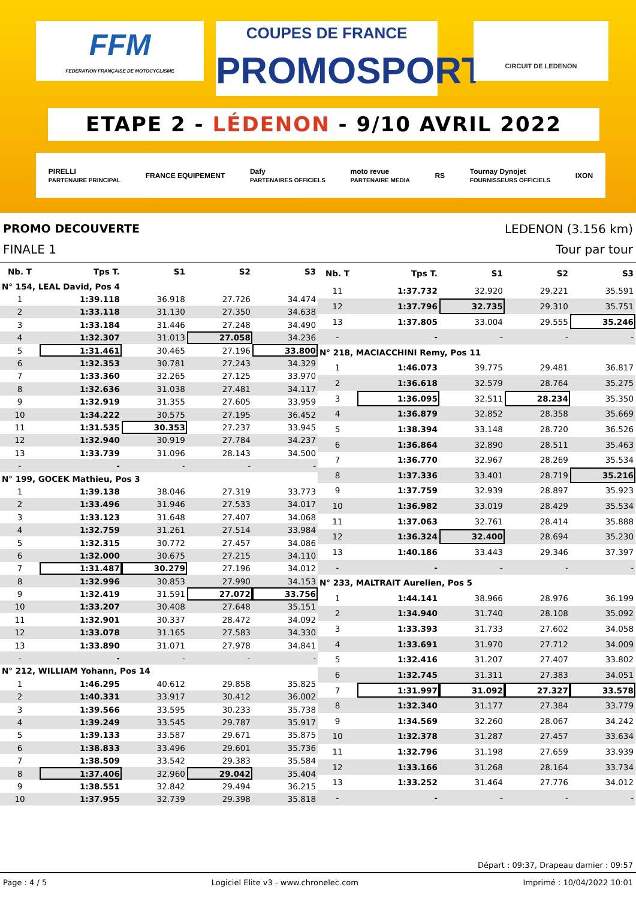FFM
FEDERATION FRANÇAISE DE MOTOCYCLISME
COUPES DE FRANCE PROMOSPORT
CIRCUIT DE LEDENON
ETAPE 2 - LÉDENON - 9/10 AVRIL 2022
PIRELLI
PARTENAIRE PRINCIPAL FRANCE EQUIPEMENT Dafy
PARTENAIRES OFFICIELS moto revue
PARTENAIRE MEDIA RS Tournay Dynojet
FOURNISSEURS OFFICIELS IXON
PROMO DECOUVERTE LEDENON (3.156 km)
FINALE 1 Tour par tour
| Nb. T | Tps T. | S1 | S2 | S3 |
| --- | --- | --- | --- | --- |
| N° 154, LEAL David, Pos 4 | | | | |
| 1 | 1:39.118 | 36.918 | 27.726 | 34.474 |
| 2 | 1:33.118 | 31.130 | 27.350 | 34.638 |
| 3 | 1:33.184 | 31.446 | 27.248 | 34.490 |
| 4 | 1:32.307 | 31.013 | 27.058 | 34.236 |
| 5 | 1:31.461 | 30.465 | 27.196 | 33.800 |
| 6 | 1:32.353 | 30.781 | 27.243 | 34.329 |
| 7 | 1:33.360 | 32.265 | 27.125 | 33.970 |
| 8 | 1:32.636 | 31.038 | 27.481 | 34.117 |
| 9 | 1:32.919 | 31.355 | 27.605 | 33.959 |
| 10 | 1:34.222 | 30.575 | 27.195 | 36.452 |
| 11 | 1:31.535 | 30.353 | 27.237 | 33.945 |
| 12 | 1:32.940 | 30.919 | 27.784 | 34.237 |
| 13 | 1:33.739 | 31.096 | 28.143 | 34.500 |
| - | - | - | - | - |
| N° 199, GOCEK Mathieu, Pos 3 | | | | |
| 1 | 1:39.138 | 38.046 | 27.319 | 33.773 |
| 2 | 1:33.496 | 31.946 | 27.533 | 34.017 |
| 3 | 1:33.123 | 31.648 | 27.407 | 34.068 |
| 4 | 1:32.759 | 31.261 | 27.514 | 33.984 |
| 5 | 1:32.315 | 30.772 | 27.457 | 34.086 |
| 6 | 1:32.000 | 30.675 | 27.215 | 34.110 |
| 7 | 1:31.487 | 30.279 | 27.196 | 34.012 |
| 8 | 1:32.996 | 30.853 | 27.990 | 34.153 |
| 9 | 1:32.419 | 31.591 | 27.072 | 33.756 |
| 10 | 1:33.207 | 30.408 | 27.648 | 35.151 |
| 11 | 1:32.901 | 30.337 | 28.472 | 34.092 |
| 12 | 1:33.078 | 31.165 | 27.583 | 34.330 |
| 13 | 1:33.890 | 31.071 | 27.978 | 34.841 |
| - | - | - | - | - |
| N° 212, WILLIAM Yohann, Pos 14 | | | | |
| 1 | 1:46.295 | 40.612 | 29.858 | 35.825 |
| 2 | 1:40.331 | 33.917 | 30.412 | 36.002 |
| 3 | 1:39.566 | 33.595 | 30.233 | 35.738 |
| 4 | 1:39.249 | 33.545 | 29.787 | 35.917 |
| 5 | 1:39.133 | 33.587 | 29.671 | 35.875 |
| 6 | 1:38.833 | 33.496 | 29.601 | 35.736 |
| 7 | 1:38.509 | 33.542 | 29.383 | 35.584 |
| 8 | 1:37.406 | 32.960 | 29.042 | 35.404 |
| 9 | 1:38.551 | 32.842 | 29.494 | 36.215 |
| 10 | 1:37.955 | 32.739 | 29.398 | 35.818 |
| Nb. T | Tps T. | S1 | S2 | S3 |
| --- | --- | --- | --- | --- |
| 11 | 1:37.732 | 32.920 | 29.221 | 35.591 |
| 12 | 1:37.796 | 32.735 | 29.310 | 35.751 |
| 13 | 1:37.805 | 33.004 | 29.555 | 35.246 |
| - | - | - | - | - |
| N° 218, MACIACCHINI Remy, Pos 11 | | | | |
| 1 | 1:46.073 | 39.775 | 29.481 | 36.817 |
| 2 | 1:36.618 | 32.579 | 28.764 | 35.275 |
| 3 | 1:36.095 | 32.511 | 28.234 | 35.350 |
| 4 | 1:36.879 | 32.852 | 28.358 | 35.669 |
| 5 | 1:38.394 | 33.148 | 28.720 | 36.526 |
| 6 | 1:36.864 | 32.890 | 28.511 | 35.463 |
| 7 | 1:36.770 | 32.967 | 28.269 | 35.534 |
| 8 | 1:37.336 | 33.401 | 28.719 | 35.216 |
| 9 | 1:37.759 | 32.939 | 28.897 | 35.923 |
| 10 | 1:36.982 | 33.019 | 28.429 | 35.534 |
| 11 | 1:37.063 | 32.761 | 28.414 | 35.888 |
| 12 | 1:36.324 | 32.400 | 28.694 | 35.230 |
| 13 | 1:40.186 | 33.443 | 29.346 | 37.397 |
| - | - | - | - | - |
| N° 233, MALTRAIT Aurelien, Pos 5 | | | | |
| 1 | 1:44.141 | 38.966 | 28.976 | 36.199 |
| 2 | 1:34.940 | 31.740 | 28.108 | 35.092 |
| 3 | 1:33.393 | 31.733 | 27.602 | 34.058 |
| 4 | 1:33.691 | 31.970 | 27.712 | 34.009 |
| 5 | 1:32.416 | 31.207 | 27.407 | 33.802 |
| 6 | 1:32.745 | 31.311 | 27.383 | 34.051 |
| 7 | 1:31.997 | 31.092 | 27.327 | 33.578 |
| 8 | 1:32.340 | 31.177 | 27.384 | 33.779 |
| 9 | 1:34.569 | 32.260 | 28.067 | 34.242 |
| 10 | 1:32.378 | 31.287 | 27.457 | 33.634 |
| 11 | 1:32.796 | 31.198 | 27.659 | 33.939 |
| 12 | 1:33.166 | 31.268 | 28.164 | 33.734 |
| 13 | 1:33.252 | 31.464 | 27.776 | 34.012 |
| - | - | - | - | - |
Départ : 09:37, Drapeau damier : 09:57
Page : 4 / 5 Logiciel Elite v3 - www.chronelec.com Imprimé : 10/04/2022 10:01